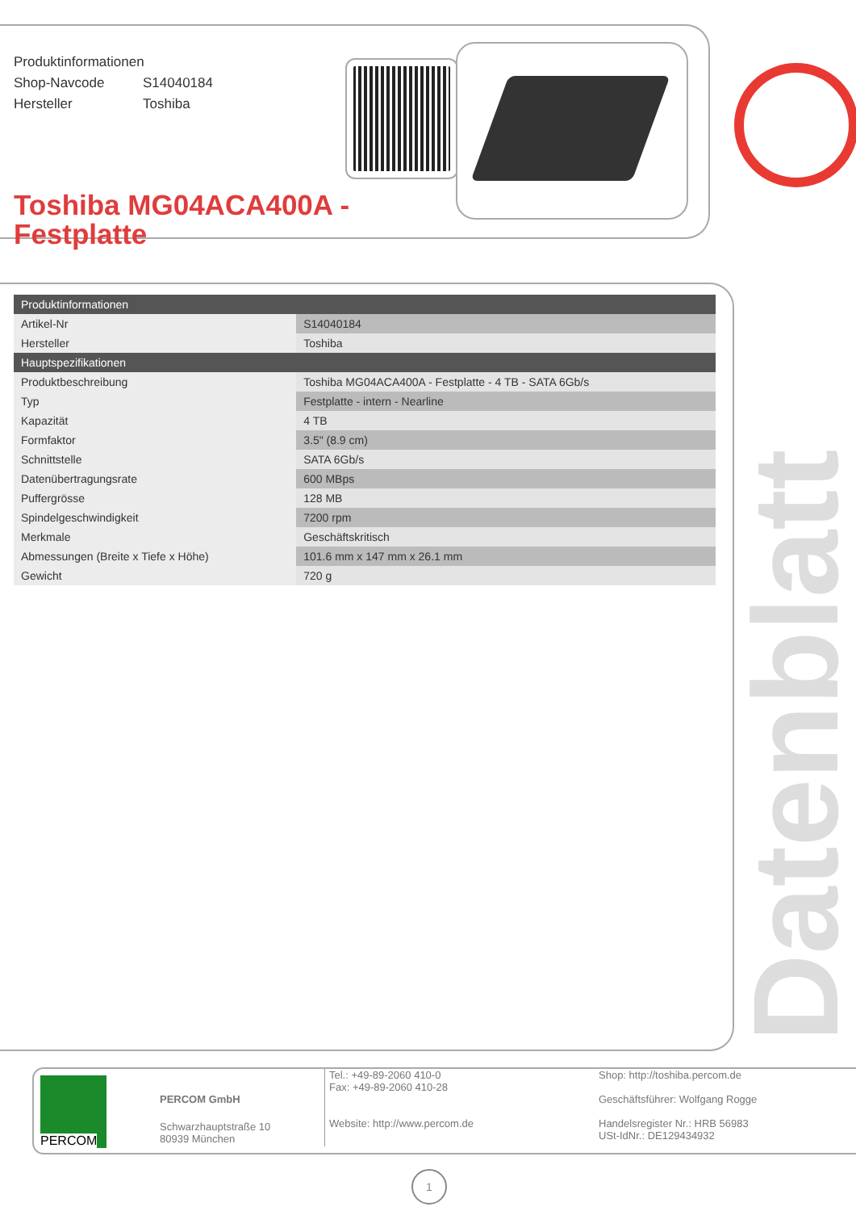Produktinformationen
Shop-Navcode S14040184
Hersteller Toshiba
Toshiba MG04ACA400A -
Festplatte
| Produktinformationen | |
| --- | --- |
| Artikel-Nr | S14040184 |
| Hersteller | Toshiba |
| Hauptspezifikationen | |
| Produktbeschreibung | Toshiba MG04ACA400A - Festplatte - 4 TB - SATA 6Gb/s |
| Typ | Festplatte - intern - Nearline |
| Kapazität | 4 TB |
| Formfaktor | 3.5" (8.9 cm) |
| Schnittstelle | SATA 6Gb/s |
| Datenübertragungsrate | 600 MBps |
| Puffergrösse | 128 MB |
| Spindelgeschwindigkeit | 7200 rpm |
| Merkmale | Geschäftskritisch |
| Abmessungen (Breite x Tiefe x Höhe) | 101.6 mm x 147 mm x 26.1 mm |
| Gewicht | 720 g |
Datenblatt
PERCOM
PERCOM GmbH
Schwarzhauptstraße 10
80939 München
Tel.: +49-89-2060 410-0
Fax: +49-89-2060 410-28
Website: http://www.percom.de
Shop: http://toshiba.percom.de
Geschäftsführer: Wolfgang Rogge
Handelsregister Nr.: HRB 56983
USt-IdNr.: DE129434932
1